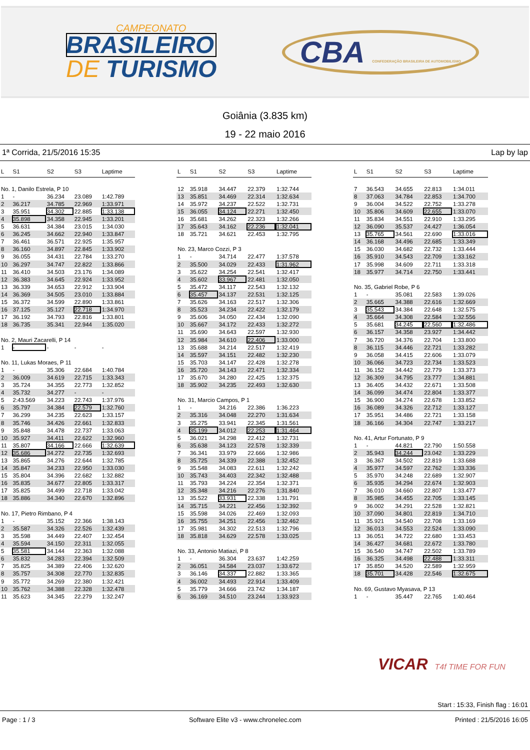CAMPEONATO
BRASILEIRO
DE TURISMO
CBA CONFEDERAÇÃO BRASILEIRA DE AUTOMOBILISMO
Goiânia (3.835 km)
19 - 22 maio 2016
1ª Corrida, 21/5/2016 15:35 Lap by lap
| L | S1 | S2 | S3 | Laptime |
| --- | --- | --- | --- | --- |
| No. 1, Danilo Estrela, P 10 | | | | |
| 1 | - | 36.234 | 23.089 | 1:42.789 |
| 2 | 36.217 | 34.785 | 22.969 | 1:33.971 |
| 3 | 35.951 | 34.302 | 22.885 | 1:33.138 |
| 4 | 35.898 | 34.358 | 22.945 | 1:33.201 |
| 5 | 36.631 | 34.384 | 23.015 | 1:34.030 |
| 6 | 36.245 | 34.662 | 22.940 | 1:33.847 |
| 7 | 36.461 | 36.571 | 22.925 | 1:35.957 |
| 8 | 36.160 | 34.897 | 22.845 | 1:33.902 |
| 9 | 36.055 | 34.431 | 22.784 | 1:33.270 |
| 10 | 36.297 | 34.747 | 22.822 | 1:33.866 |
| 11 | 36.410 | 34.503 | 23.176 | 1:34.089 |
| 12 | 36.383 | 34.645 | 22.924 | 1:33.952 |
| 13 | 36.339 | 34.653 | 22.912 | 1:33.904 |
| 14 | 36.369 | 34.505 | 23.010 | 1:33.884 |
| 15 | 36.372 | 34.599 | 22.890 | 1:33.861 |
| 16 | 37.125 | 35.127 | 22.718 | 1:34.970 |
| 17 | 36.192 | 34.793 | 22.816 | 1:33.801 |
| 18 | 36.735 | 35.341 | 22.944 | 1:35.020 |
| No. 2, Mauri Zacarelli, P 14 | | | | |
| 1 | - | - | - | - |
| No. 11, Lukas Moraes, P 11 | | | | |
| 1 | - | 35.306 | 22.684 | 1:40.784 |
| 2 | 36.009 | 34.619 | 22.715 | 1:33.343 |
| 3 | 35.724 | 34.355 | 22.773 | 1:32.852 |
| 4 | 35.732 | 34.277 | - | - |
| 5 | 2:43.569 | 34.223 | 22.743 | 1:37.976 |
| 6 | 35.797 | 34.384 | 22.579 | 1:32.760 |
| 7 | 36.299 | 34.235 | 22.623 | 1:33.157 |
| 8 | 35.746 | 34.426 | 22.661 | 1:32.833 |
| 9 | 35.848 | 34.478 | 22.737 | 1:33.063 |
| 10 | 35.927 | 34.411 | 22.622 | 1:32.960 |
| 11 | 35.807 | 34.166 | 22.666 | 1:32.639 |
| 12 | 35.686 | 34.272 | 22.735 | 1:32.693 |
| 13 | 35.865 | 34.276 | 22.644 | 1:32.785 |
| 14 | 35.847 | 34.233 | 22.950 | 1:33.030 |
| 15 | 35.804 | 34.396 | 22.682 | 1:32.882 |
| 16 | 35.835 | 34.677 | 22.805 | 1:33.317 |
| 17 | 35.825 | 34.499 | 22.718 | 1:33.042 |
| 18 | 35.886 | 34.340 | 22.670 | 1:32.896 |
| No. 17, Pietro Rimbano, P 4 | | | | |
| 1 | - | 35.152 | 22.366 | 1:38.143 |
| 2 | 35.587 | 34.326 | 22.526 | 1:32.439 |
| 3 | 35.598 | 34.449 | 22.407 | 1:32.454 |
| 4 | 35.594 | 34.150 | 22.311 | 1:32.055 |
| 5 | 35.581 | 34.144 | 22.363 | 1:32.088 |
| 6 | 35.832 | 34.283 | 22.394 | 1:32.509 |
| 7 | 35.825 | 34.389 | 22.406 | 1:32.620 |
| 8 | 35.757 | 34.308 | 22.770 | 1:32.835 |
| 9 | 35.772 | 34.269 | 22.380 | 1:32.421 |
| 10 | 35.762 | 34.388 | 22.328 | 1:32.478 |
| 11 | 35.623 | 34.345 | 22.279 | 1:32.247 |
| L | S1 | S2 | S3 | Laptime |
| --- | --- | --- | --- | --- |
| 12 | 35.918 | 34.447 | 22.379 | 1:32.744 |
| 13 | 35.851 | 34.469 | 22.314 | 1:32.634 |
| 14 | 35.972 | 34.237 | 22.522 | 1:32.731 |
| 15 | 36.055 | 34.124 | 22.271 | 1:32.450 |
| 16 | 35.681 | 34.262 | 22.323 | 1:32.266 |
| 17 | 35.643 | 34.162 | 22.236 | 1:32.041 |
| 18 | 35.721 | 34.621 | 22.453 | 1:32.795 |
| No. 23, Marco Cozzi, P 3 | | | | |
| 1 | - | 34.714 | 22.477 | 1:37.578 |
| 2 | 35.500 | 34.029 | 22.433 | 1:31.962 |
| 3 | 35.622 | 34.254 | 22.541 | 1:32.417 |
| 4 | 35.602 | 33.967 | 22.481 | 1:32.050 |
| 5 | 35.472 | 34.117 | 22.543 | 1:32.132 |
| 6 | 35.457 | 34.137 | 22.531 | 1:32.125 |
| 7 | 35.626 | 34.163 | 22.517 | 1:32.306 |
| 8 | 35.523 | 34.234 | 22.422 | 1:32.179 |
| 9 | 35.606 | 34.050 | 22.434 | 1:32.090 |
| 10 | 35.667 | 34.172 | 22.433 | 1:32.272 |
| 11 | 35.690 | 34.643 | 22.597 | 1:32.930 |
| 12 | 35.984 | 34.610 | 22.406 | 1:33.000 |
| 13 | 35.688 | 34.214 | 22.517 | 1:32.419 |
| 14 | 35.597 | 34.151 | 22.482 | 1:32.230 |
| 15 | 35.703 | 34.147 | 22.428 | 1:32.278 |
| 16 | 35.720 | 34.143 | 22.471 | 1:32.334 |
| 17 | 35.670 | 34.280 | 22.425 | 1:32.375 |
| 18 | 35.902 | 34.235 | 22.493 | 1:32.630 |
| No. 31, Marcio Campos, P 1 | | | | |
| 1 | - | 34.216 | 22.386 | 1:36.223 |
| 2 | 35.316 | 34.048 | 22.270 | 1:31.634 |
| 3 | 35.275 | 33.941 | 22.345 | 1:31.561 |
| 4 | 35.199 | 34.012 | 22.253 | 1:31.464 |
| 5 | 36.021 | 34.298 | 22.412 | 1:32.731 |
| 6 | 35.638 | 34.123 | 22.578 | 1:32.339 |
| 7 | 36.341 | 33.979 | 22.666 | 1:32.986 |
| 8 | 35.725 | 34.339 | 22.388 | 1:32.452 |
| 9 | 35.548 | 34.083 | 22.611 | 1:32.242 |
| 10 | 35.743 | 34.403 | 22.342 | 1:32.488 |
| 11 | 35.793 | 34.224 | 22.354 | 1:32.371 |
| 12 | 35.348 | 34.216 | 22.276 | 1:31.840 |
| 13 | 35.522 | 33.931 | 22.338 | 1:31.791 |
| 14 | 35.715 | 34.221 | 22.456 | 1:32.392 |
| 15 | 35.598 | 34.026 | 22.469 | 1:32.093 |
| 16 | 35.755 | 34.251 | 22.456 | 1:32.462 |
| 17 | 35.981 | 34.302 | 22.513 | 1:32.796 |
| 18 | 35.818 | 34.629 | 22.578 | 1:33.025 |
| No. 33, Antonio Matiazi, P 8 | | | | |
| 1 | - | 36.304 | 23.637 | 1:42.259 |
| 2 | 36.051 | 34.584 | 23.037 | 1:33.672 |
| 3 | 36.146 | 34.337 | 22.882 | 1:33.365 |
| 4 | 36.002 | 34.493 | 22.914 | 1:33.409 |
| 5 | 35.779 | 34.666 | 23.742 | 1:34.187 |
| 6 | 36.169 | 34.510 | 23.244 | 1:33.923 |
| L | S1 | S2 | S3 | Laptime |
| --- | --- | --- | --- | --- |
| 7 | 36.543 | 34.655 | 22.813 | 1:34.011 |
| 8 | 37.063 | 34.784 | 22.853 | 1:34.700 |
| 9 | 36.004 | 34.522 | 22.752 | 1:33.278 |
| 10 | 35.806 | 34.609 | 22.655 | 1:33.070 |
| 11 | 35.834 | 34.551 | 22.910 | 1:33.295 |
| 12 | 36.090 | 35.537 | 24.427 | 1:36.054 |
| 13 | 35.765 | 34.561 | 22.690 | 1:33.016 |
| 14 | 36.168 | 34.496 | 22.685 | 1:33.349 |
| 15 | 36.030 | 34.682 | 22.732 | 1:33.444 |
| 16 | 35.910 | 34.543 | 22.709 | 1:33.162 |
| 17 | 35.998 | 34.609 | 22.711 | 1:33.318 |
| 18 | 35.977 | 34.714 | 22.750 | 1:33.441 |
| No. 35, Gabriel Robe, P 6 | | | | |
| 1 | - | 35.081 | 22.583 | 1:39.026 |
| 2 | 35.665 | 34.388 | 22.616 | 1:32.669 |
| 3 | 35.543 | 34.384 | 22.648 | 1:32.575 |
| 4 | 35.664 | 34.308 | 22.584 | 1:32.556 |
| 5 | 35.681 | 34.245 | 22.560 | 1:32.486 |
| 6 | 36.157 | 34.358 | 23.927 | 1:34.442 |
| 7 | 36.720 | 34.376 | 22.704 | 1:33.800 |
| 8 | 36.115 | 34.446 | 22.721 | 1:33.282 |
| 9 | 36.058 | 34.415 | 22.606 | 1:33.079 |
| 10 | 36.066 | 34.723 | 22.734 | 1:33.523 |
| 11 | 36.152 | 34.442 | 22.779 | 1:33.373 |
| 12 | 36.309 | 34.795 | 23.777 | 1:34.881 |
| 13 | 36.405 | 34.432 | 22.671 | 1:33.508 |
| 14 | 36.099 | 34.474 | 22.804 | 1:33.377 |
| 15 | 36.900 | 34.274 | 22.678 | 1:33.852 |
| 16 | 36.089 | 34.326 | 22.712 | 1:33.127 |
| 17 | 35.951 | 34.486 | 22.721 | 1:33.158 |
| 18 | 36.166 | 34.304 | 22.747 | 1:33.217 |
| No. 41, Artur Fortunato, P 9 | | | | |
| 1 | - | 44.821 | 22.790 | 1:50.558 |
| 2 | 35.943 | 34.244 | 23.042 | 1:33.229 |
| 3 | 36.367 | 34.502 | 22.819 | 1:33.688 |
| 4 | 35.977 | 34.597 | 22.762 | 1:33.336 |
| 5 | 35.970 | 34.248 | 22.689 | 1:32.907 |
| 6 | 35.935 | 34.294 | 22.674 | 1:32.903 |
| 7 | 36.010 | 34.660 | 22.807 | 1:33.477 |
| 8 | 35.985 | 34.455 | 22.705 | 1:33.145 |
| 9 | 36.002 | 34.291 | 22.528 | 1:32.821 |
| 10 | 37.090 | 34.801 | 22.819 | 1:34.710 |
| 11 | 35.921 | 34.540 | 22.708 | 1:33.169 |
| 12 | 36.013 | 34.553 | 22.524 | 1:33.090 |
| 13 | 36.051 | 34.722 | 22.680 | 1:33.453 |
| 14 | 36.427 | 34.681 | 22.672 | 1:33.780 |
| 15 | 36.540 | 34.747 | 22.502 | 1:33.789 |
| 16 | 36.325 | 34.498 | 22.488 | 1:33.311 |
| 17 | 35.850 | 34.520 | 22.589 | 1:32.959 |
| 18 | 35.701 | 34.428 | 22.546 | 1:32.675 |
| No. 69, Gustavo Myasava, P 13 | | | | |
| 1 | - | 35.447 | 22.765 | 1:40.464 |
VICAR T4f TIME FOR FUN
Start : 15:33, Finish flag : 16:01
Page : 1 / 3 Software Elite v3 - www.chronelec.com Printed : 21/5/2016 16:05